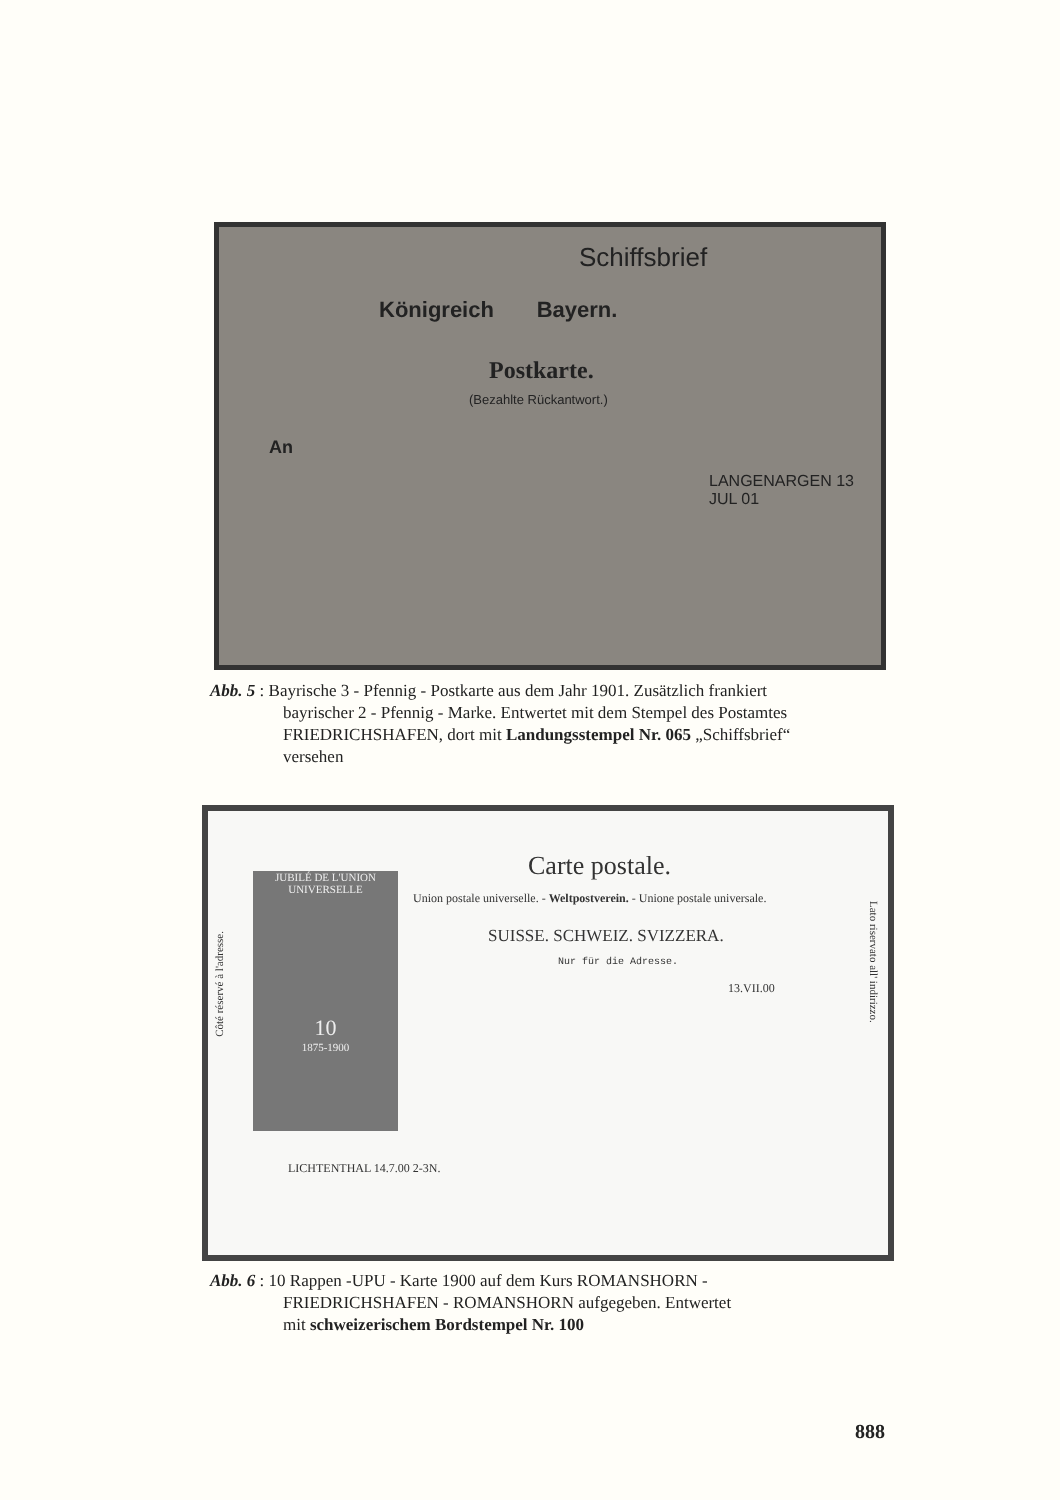Schiffsbrief
Königreich Bayern.
Postkarte.
(Bezahlte Rückantwort.)
An
LANGENARGEN 13 JUL 01
Abb. 5 : Bayrische 3 - Pfennig - Postkarte aus dem Jahr 1901. Zusätzlich frankiert
bayrischer 2 - Pfennig - Marke. Entwertet mit dem Stempel des Postamtes
FRIEDRICHSHAFEN, dort mit Landungsstempel Nr. 065 „Schiffsbrief“
versehen
Carte postale.
Union postale universelle. - Weltpostverein. - Unione postale universale.
SUISSE. SCHWEIZ. SVIZZERA.
Nur für die Adresse.
JUBILÉ DE L'UNION UNIVERSELLE
10
1875-1900
13.VII.00
LICHTENTHAL 14.7.00 2-3N.
Côté réservé à l'adresse.
Lato riservato all' indirizzo.
Abb. 6 : 10 Rappen -UPU - Karte 1900 auf dem Kurs ROMANSHORN -
FRIEDRICHSHAFEN - ROMANSHORN aufgegeben. Entwertet
mit schweizerischem Bordstempel Nr. 100
888